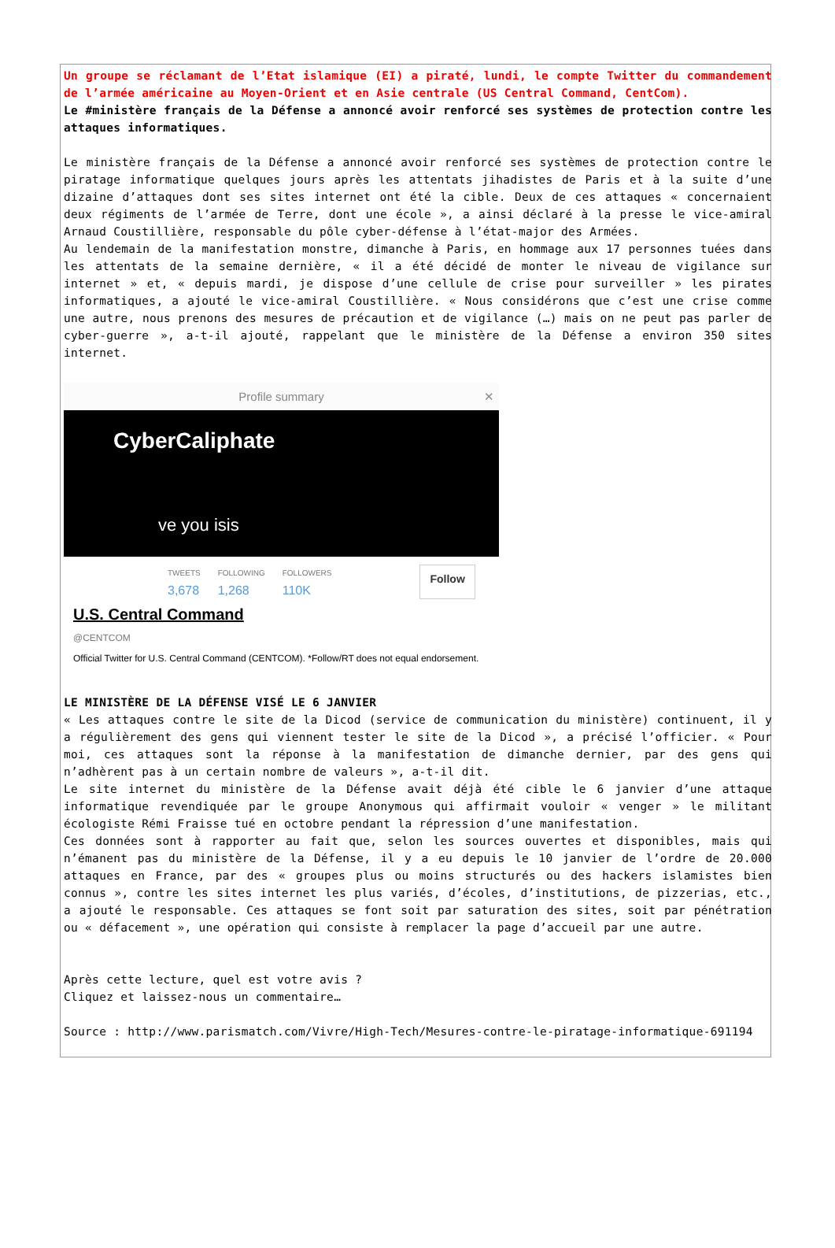Un groupe se réclamant de l’Etat islamique (EI) a piraté, lundi, le compte Twitter du commandement de l’armée américaine au Moyen-Orient et en Asie centrale (US Central Command, CentCom).
Le #ministère français de la Défense a annoncé avoir renforcé ses systèmes de protection contre les attaques informatiques.
Le ministère français de la Défense a annoncé avoir renforcé ses systèmes de protection contre le piratage informatique quelques jours après les attentats jihadistes de Paris et à la suite d’une dizaine d’attaques dont ses sites internet ont été la cible. Deux de ces attaques « concernaient deux régiments de l’armée de Terre, dont une école », a ainsi déclaré à la presse le vice-amiral Arnaud Coustillière, responsable du pôle cyber-défense à l’état-major des Armées.
Au lendemain de la manifestation monstre, dimanche à Paris, en hommage aux 17 personnes tuées dans les attentats de la semaine dernière, « il a été décidé de monter le niveau de vigilance sur internet » et, « depuis mardi, je dispose d’une cellule de crise pour surveiller » les pirates informatiques, a ajouté le vice-amiral Coustillière. « Nous considérons que c’est une crise comme une autre, nous prenons des mesures de précaution et de vigilance (…) mais on ne peut pas parler de cyber-guerre », a-t-il ajouté, rappelant que le ministère de la Défense a environ 350 sites internet.
Profile summary ✕
CyberCaliphate
ve you isis
TWEETS
3,678
FOLLOWING
1,268
FOLLOWERS
110K
Follow
U.S. Central Command
@CENTCOM
Official Twitter for U.S. Central Command (CENTCOM). *Follow/RT does not equal endorsement.
LE MINISTÈRE DE LA DÉFENSE VISÉ LE 6 JANVIER
« Les attaques contre le site de la Dicod (service de communication du ministère) continuent, il y a régulièrement des gens qui viennent tester le site de la Dicod », a précisé l’officier. « Pour moi, ces attaques sont la réponse à la manifestation de dimanche dernier, par des gens qui n’adhèrent pas à un certain nombre de valeurs », a-t-il dit.
Le site internet du ministère de la Défense avait déjà été cible le 6 janvier d’une attaque informatique revendiquée par le groupe Anonymous qui affirmait vouloir « venger » le militant écologiste Rémi Fraisse tué en octobre pendant la répression d’une manifestation.
Ces données sont à rapporter au fait que, selon les sources ouvertes et disponibles, mais qui n’émanent pas du ministère de la Défense, il y a eu depuis le 10 janvier de l’ordre de 20.000 attaques en France, par des « groupes plus ou moins structurés ou des hackers islamistes bien connus », contre les sites internet les plus variés, d’écoles, d’institutions, de pizzerias, etc., a ajouté le responsable. Ces attaques se font soit par saturation des sites, soit par pénétration ou « défacement », une opération qui consiste à remplacer la page d’accueil par une autre.
Après cette lecture, quel est votre avis ?
Cliquez et laissez-nous un commentaire…
Source : http://www.parismatch.com/Vivre/High-Tech/Mesures-contre-le-piratage-informatique-691194